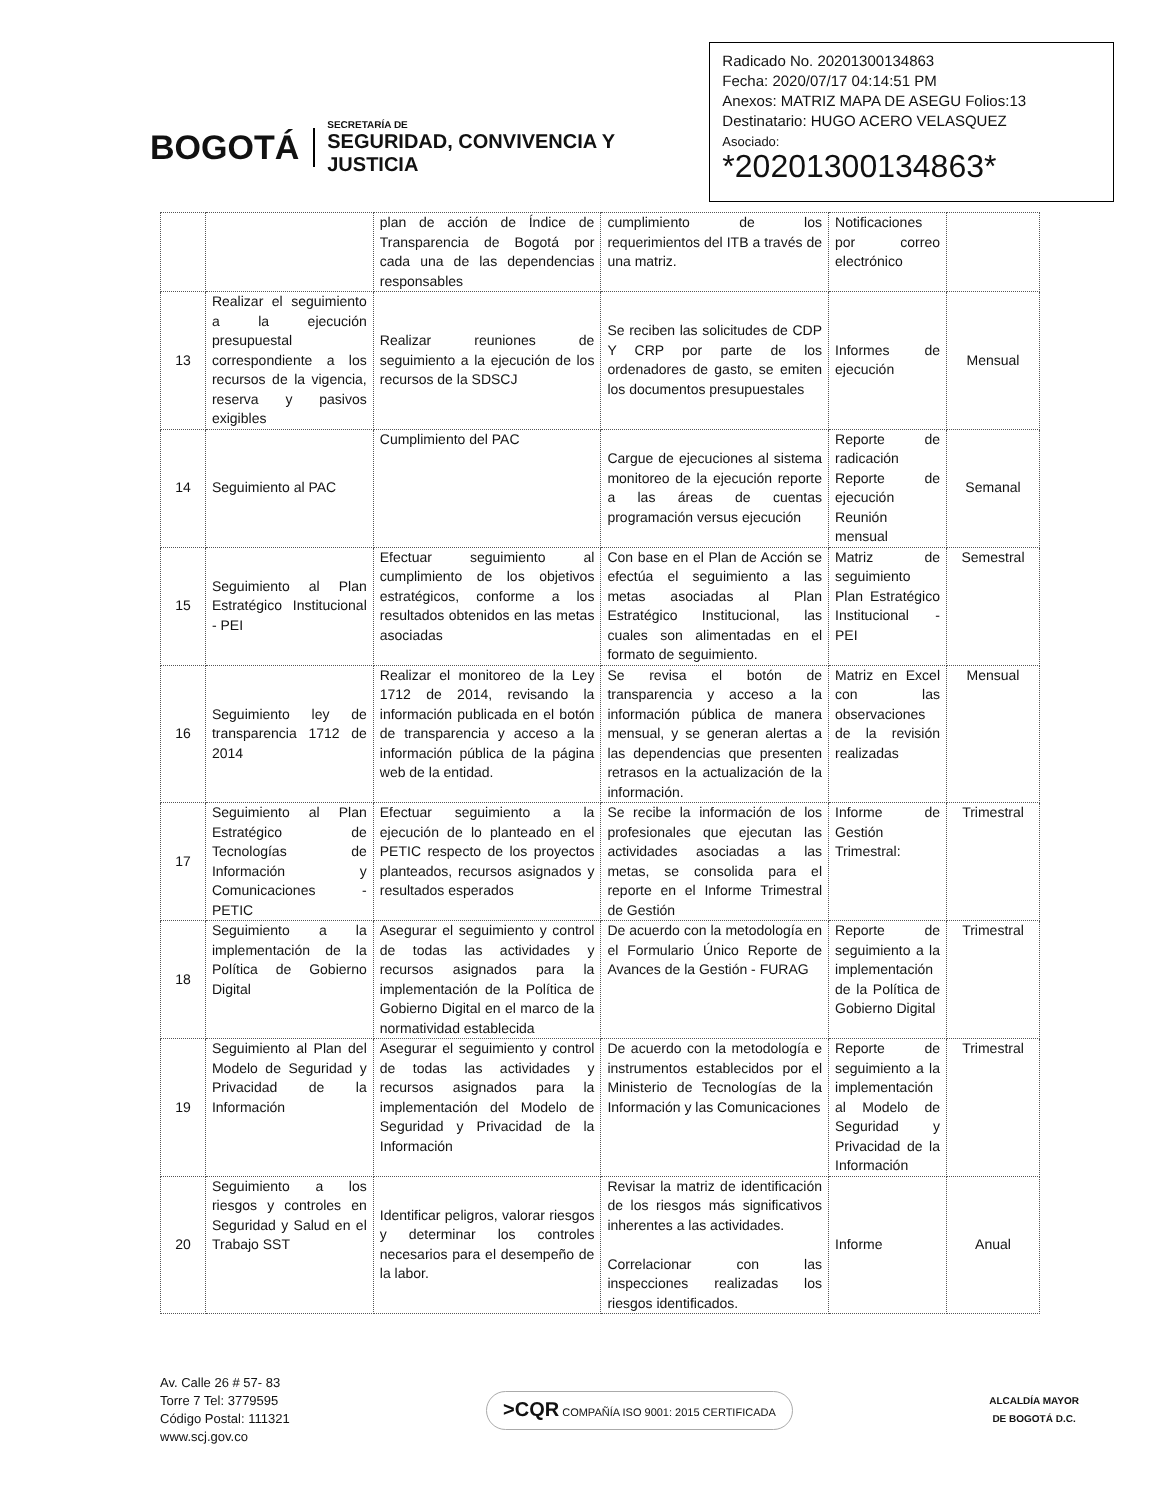BOGOTÁ
SECRETARÍA DE
SEGURIDAD, CONVIVENCIA Y JUSTICIA
Radicado No. 20201300134863
Fecha: 2020/07/17 04:14:51 PM
Anexos: MATRIZ MAPA DE ASEGU Folios:13
Destinatario: HUGO ACERO VELASQUEZ
Asociado:
*20201300134863*
| | | plan de acción de Índice de Transparencia de Bogotá por cada una de las dependencias responsables | cumplimiento de los requerimientos del ITB a través de una matriz. | Notificaciones por correo electrónico | |
| 13 | Realizar el seguimiento a la ejecución presupuestal correspondiente a los recursos de la vigencia, reserva y pasivos exigibles | Realizar reuniones de seguimiento a la ejecución de los recursos de la SDSCJ | Se reciben las solicitudes de CDP Y CRP por parte de los ordenadores de gasto, se emiten los documentos presupuestales | Informes de ejecución | Mensual |
| 14 | Seguimiento al PAC | Cumplimiento del PAC | Cargue de ejecuciones al sistema monitoreo de la ejecución reporte a las áreas de cuentas programación versus ejecución | Reporte de radicación Reporte de ejecución Reunión mensual | Semanal |
| 15 | Seguimiento al Plan Estratégico Institucional - PEI | Efectuar seguimiento al cumplimiento de los objetivos estratégicos, conforme a los resultados obtenidos en las metas asociadas | Con base en el Plan de Acción se efectúa el seguimiento a las metas asociadas al Plan Estratégico Institucional, las cuales son alimentadas en el formato de seguimiento. | Matriz de seguimiento Plan Estratégico Institucional - PEI | Semestral |
| 16 | Seguimiento ley de transparencia 1712 de 2014 | Realizar el monitoreo de la Ley 1712 de 2014, revisando la información publicada en el botón de transparencia y acceso a la información pública de la página web de la entidad. | Se revisa el botón de transparencia y acceso a la información pública de manera mensual, y se generan alertas a las dependencias que presenten retrasos en la actualización de la información. | Matriz en Excel con las observaciones de la revisión realizadas | Mensual |
| 17 | Seguimiento al Plan Estratégico de Tecnologías de Información y Comunicaciones - PETIC | Efectuar seguimiento a la ejecución de lo planteado en el PETIC respecto de los proyectos planteados, recursos asignados y resultados esperados | Se recibe la información de los profesionales que ejecutan las actividades asociadas a las metas, se consolida para el reporte en el Informe Trimestral de Gestión | Informe de Gestión Trimestral: | Trimestral |
| 18 | Seguimiento a la implementación de la Política de Gobierno Digital | Asegurar el seguimiento y control de todas las actividades y recursos asignados para la implementación de la Política de Gobierno Digital en el marco de la normatividad establecida | De acuerdo con la metodología en el Formulario Único Reporte de Avances de la Gestión - FURAG | Reporte de seguimiento a la implementación de la Política de Gobierno Digital | Trimestral |
| 19 | Seguimiento al Plan del Modelo de Seguridad y Privacidad de la Información | Asegurar el seguimiento y control de todas las actividades y recursos asignados para la implementación del Modelo de Seguridad y Privacidad de la Información | De acuerdo con la metodología e instrumentos establecidos por el Ministerio de Tecnologías de la Información y las Comunicaciones | Reporte de seguimiento a la implementación al Modelo de Seguridad y Privacidad de la Información | Trimestral |
| 20 | Seguimiento a los riesgos y controles en Seguridad y Salud en el Trabajo SST | Identificar peligros, valorar riesgos y determinar los controles necesarios para el desempeño de la labor. | Revisar la matriz de identificación de los riesgos más significativos inherentes a las actividades. Correlacionar con las inspecciones realizadas los riesgos identificados. | Informe | Anual |
Av. Calle 26 # 57- 83
Torre 7 Tel: 3779595
Código Postal: 111321
www.scj.gov.co
>CQR COMPAÑÍA ISO 9001: 2015 CERTIFICADA
ALCALDÍA MAYOR
DE BOGOTÁ D.C.